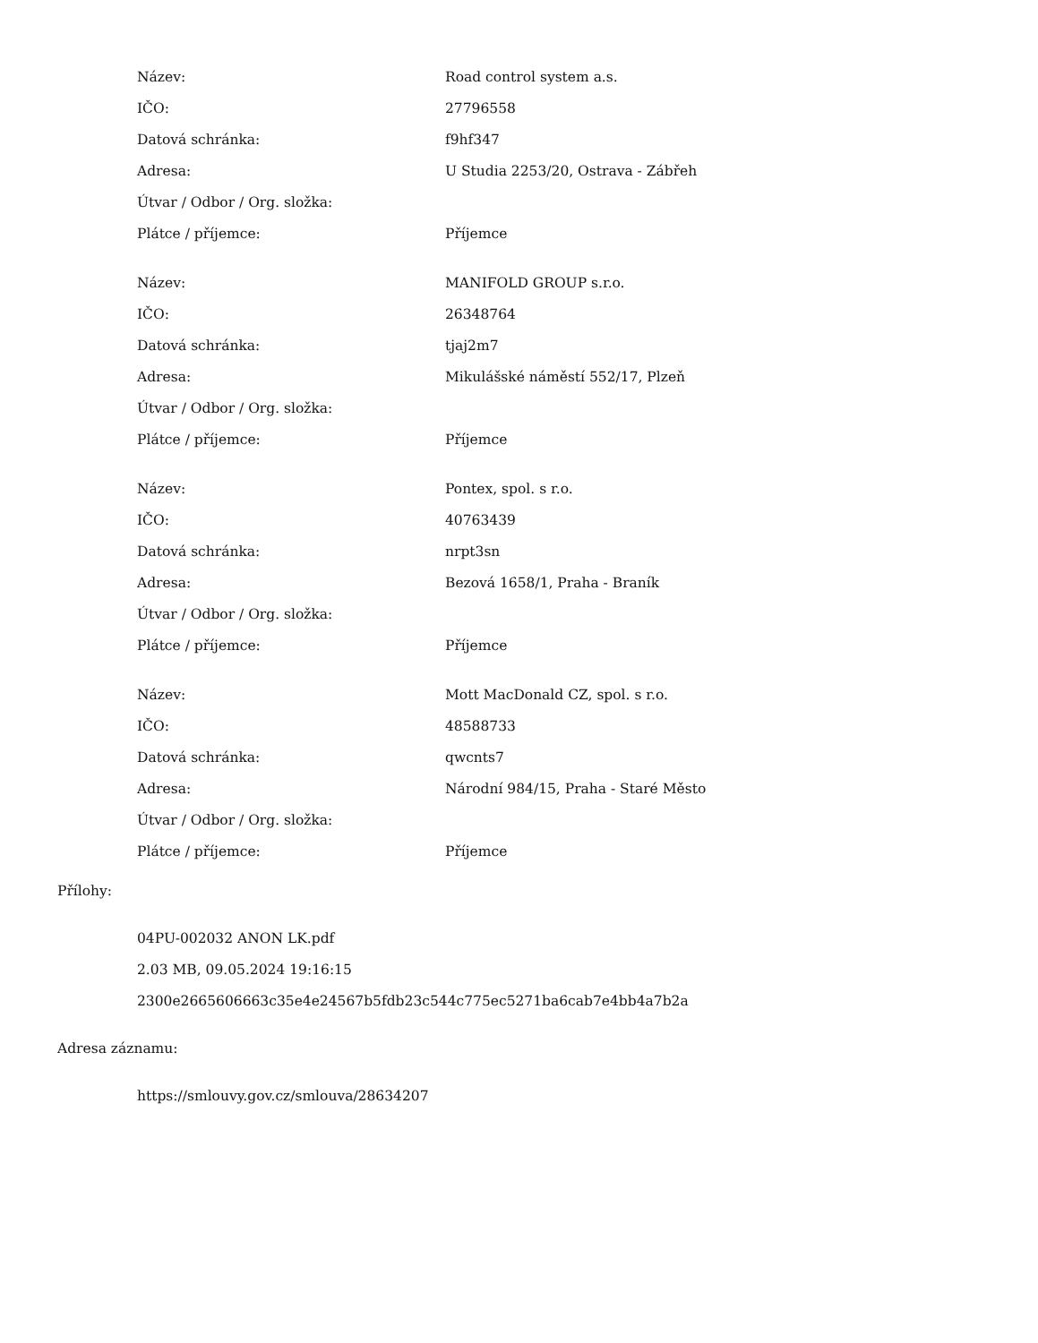| Název: | Road control system a.s. |
| IČO: | 27796558 |
| Datová schránka: | f9hf347 |
| Adresa: | U Studia 2253/20, Ostrava - Zábřeh |
| Útvar / Odbor / Org. složka: | |
| Plátce / příjemce: | Příjemce |
| Název: | MANIFOLD GROUP s.r.o. |
| IČO: | 26348764 |
| Datová schránka: | tjaj2m7 |
| Adresa: | Mikulášské náměstí 552/17, Plzeň |
| Útvar / Odbor / Org. složka: | |
| Plátce / příjemce: | Příjemce |
| Název: | Pontex, spol. s r.o. |
| IČO: | 40763439 |
| Datová schránka: | nrpt3sn |
| Adresa: | Bezová 1658/1, Praha - Braník |
| Útvar / Odbor / Org. složka: | |
| Plátce / příjemce: | Příjemce |
| Název: | Mott MacDonald CZ, spol. s r.o. |
| IČO: | 48588733 |
| Datová schránka: | qwcnts7 |
| Adresa: | Národní 984/15, Praha - Staré Město |
| Útvar / Odbor / Org. složka: | |
| Plátce / příjemce: | Příjemce |
Přílohy:
04PU-002032 ANON LK.pdf
2.03 MB, 09.05.2024 19:16:15
2300e2665606663c35e4e24567b5fdb23c544c775ec5271ba6cab7e4bb4a7b2a
Adresa záznamu:
https://smlouvy.gov.cz/smlouva/28634207